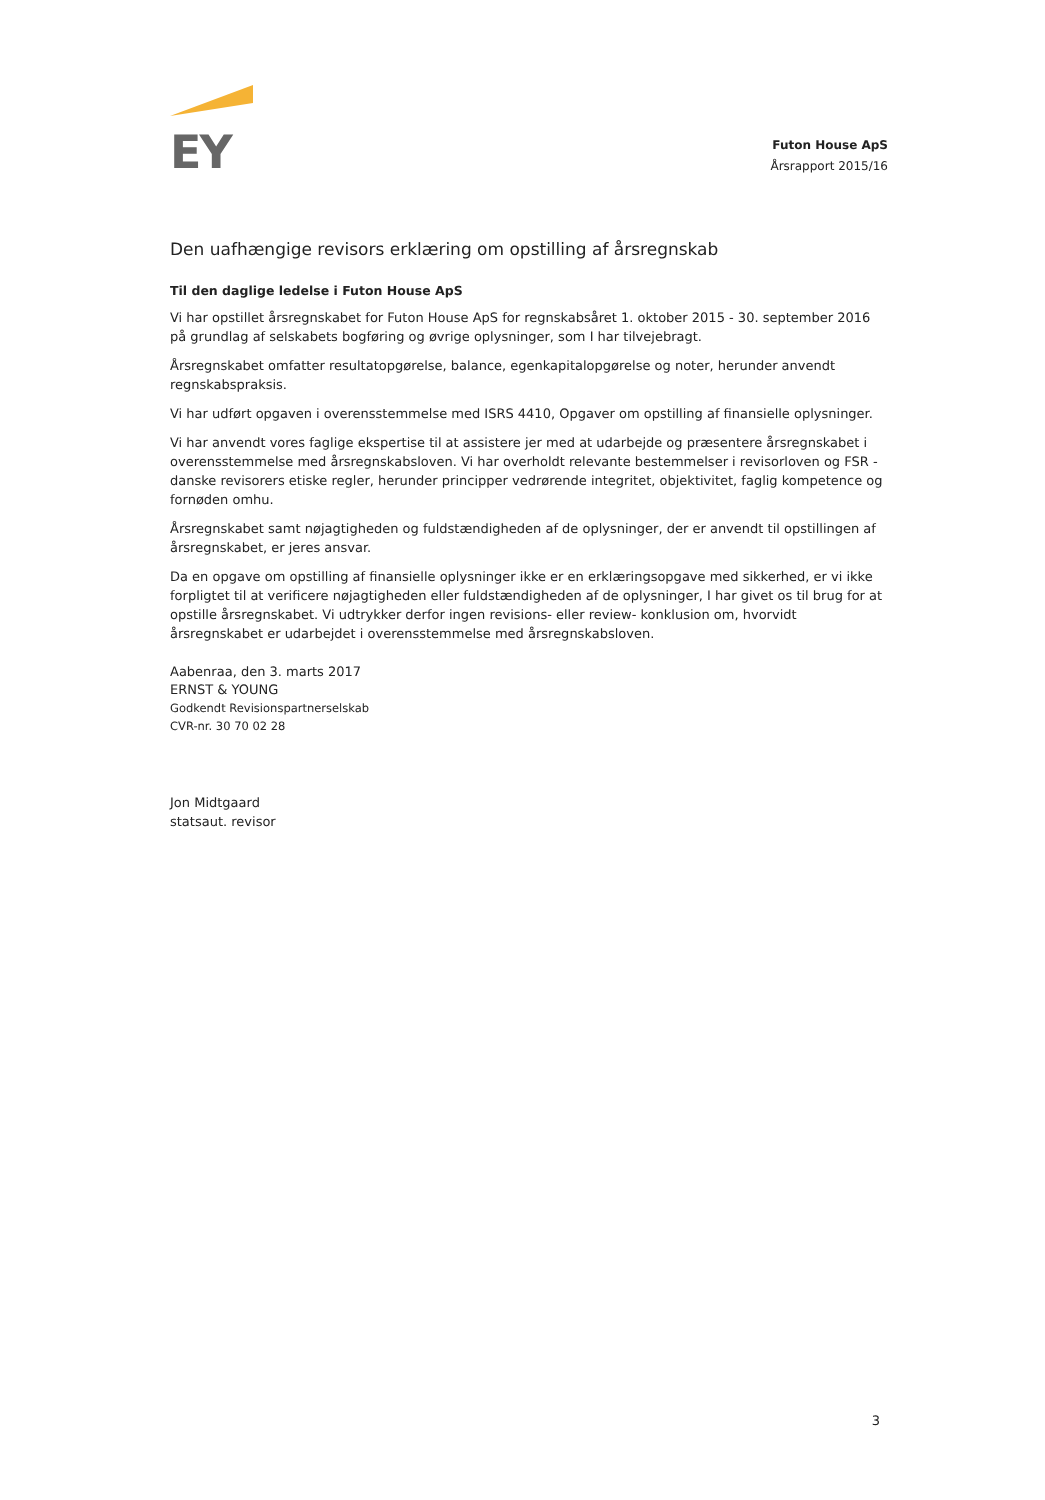EY
Futon House ApS
Årsrapport 2015/16
Den uafhængige revisors erklæring om opstilling af årsregnskab
Til den daglige ledelse i Futon House ApS
Vi har opstillet årsregnskabet for Futon House ApS for regnskabsåret 1. oktober 2015 - 30. september 2016 på grundlag af selskabets bogføring og øvrige oplysninger, som I har tilvejebragt.
Årsregnskabet omfatter resultatopgørelse, balance, egenkapitalopgørelse og noter, herunder anvendt regnskabspraksis.
Vi har udført opgaven i overensstemmelse med ISRS 4410, Opgaver om opstilling af finansielle oplysninger.
Vi har anvendt vores faglige ekspertise til at assistere jer med at udarbejde og præsentere årsregnskabet i overensstemmelse med årsregnskabsloven. Vi har overholdt relevante bestemmelser i revisorloven og FSR - danske revisorers etiske regler, herunder principper vedrørende integritet, objektivitet, faglig kompetence og fornøden omhu.
Årsregnskabet samt nøjagtigheden og fuldstændigheden af de oplysninger, der er anvendt til opstillingen af årsregnskabet, er jeres ansvar.
Da en opgave om opstilling af finansielle oplysninger ikke er en erklæringsopgave med sikkerhed, er vi ikke forpligtet til at verificere nøjagtigheden eller fuldstændigheden af de oplysninger, I har givet os til brug for at opstille årsregnskabet. Vi udtrykker derfor ingen revisions- eller review- konklusion om, hvorvidt årsregnskabet er udarbejdet i overensstemmelse med årsregnskabsloven.
Aabenraa, den 3. marts 2017
ERNST & YOUNG
Godkendt Revisionspartnerselskab
CVR-nr. 30 70 02 28
Jon Midtgaard
statsaut. revisor
3